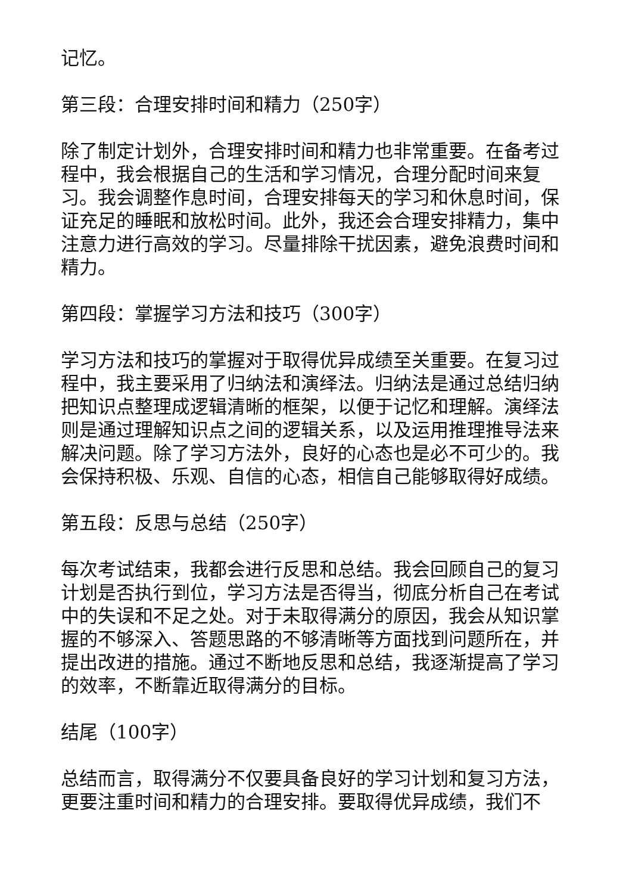记忆。
第三段：合理安排时间和精力（250字）
除了制定计划外，合理安排时间和精力也非常重要。在备考过程中，我会根据自己的生活和学习情况，合理分配时间来复习。我会调整作息时间，合理安排每天的学习和休息时间，保证充足的睡眠和放松时间。此外，我还会合理安排精力，集中注意力进行高效的学习。尽量排除干扰因素，避免浪费时间和精力。
第四段：掌握学习方法和技巧（300字）
学习方法和技巧的掌握对于取得优异成绩至关重要。在复习过程中，我主要采用了归纳法和演绎法。归纳法是通过总结归纳把知识点整理成逻辑清晰的框架，以便于记忆和理解。演绎法则是通过理解知识点之间的逻辑关系，以及运用推理推导法来解决问题。除了学习方法外，良好的心态也是必不可少的。我会保持积极、乐观、自信的心态，相信自己能够取得好成绩。
第五段：反思与总结（250字）
每次考试结束，我都会进行反思和总结。我会回顾自己的复习计划是否执行到位，学习方法是否得当，彻底分析自己在考试中的失误和不足之处。对于未取得满分的原因，我会从知识掌握的不够深入、答题思路的不够清晰等方面找到问题所在，并提出改进的措施。通过不断地反思和总结，我逐渐提高了学习的效率，不断靠近取得满分的目标。
结尾（100字）
总结而言，取得满分不仅要具备良好的学习计划和复习方法，更要注重时间和精力的合理安排。要取得优异成绩，我们不